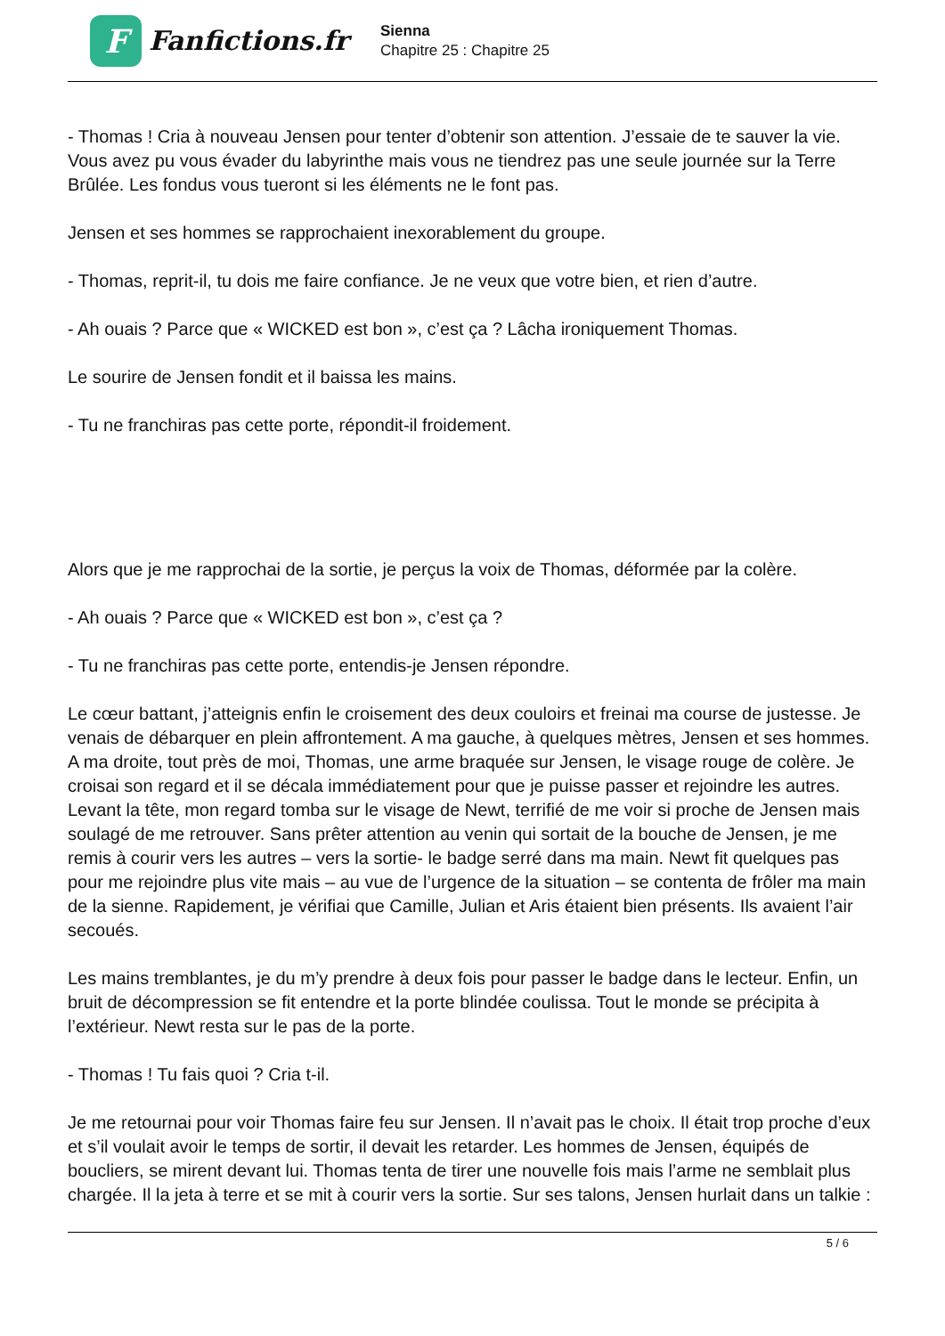F
Fanfictions.fr
Sienna
Chapitre 25 : Chapitre 25
- Thomas ! Cria à nouveau Jensen pour tenter d’obtenir son attention. J’essaie de te sauver la vie. Vous avez pu vous évader du labyrinthe mais vous ne tiendrez pas une seule journée sur la Terre Brûlée. Les fondus vous tueront si les éléments ne le font pas.
Jensen et ses hommes se rapprochaient inexorablement du groupe.
- Thomas, reprit-il, tu dois me faire confiance. Je ne veux que votre bien, et rien d’autre.
- Ah ouais ? Parce que « WICKED est bon », c’est ça ? Lâcha ironiquement Thomas.
Le sourire de Jensen fondit et il baissa les mains.
- Tu ne franchiras pas cette porte, répondit-il froidement.
Alors que je me rapprochai de la sortie, je perçus la voix de Thomas, déformée par la colère.
- Ah ouais ? Parce que « WICKED est bon », c’est ça ?
- Tu ne franchiras pas cette porte, entendis-je Jensen répondre.
Le cœur battant, j’atteignis enfin le croisement des deux couloirs et freinai ma course de justesse. Je venais de débarquer en plein affrontement. A ma gauche, à quelques mètres, Jensen et ses hommes. A ma droite, tout près de moi, Thomas, une arme braquée sur Jensen, le visage rouge de colère. Je croisai son regard et il se décala immédiatement pour que je puisse passer et rejoindre les autres. Levant la tête, mon regard tomba sur le visage de Newt, terrifié de me voir si proche de Jensen mais soulagé de me retrouver. Sans prêter attention au venin qui sortait de la bouche de Jensen, je me remis à courir vers les autres – vers la sortie- le badge serré dans ma main. Newt fit quelques pas pour me rejoindre plus vite mais – au vue de l’urgence de la situation – se contenta de frôler ma main de la sienne. Rapidement, je vérifiai que Camille, Julian et Aris étaient bien présents. Ils avaient l’air secoués.
Les mains tremblantes, je du m’y prendre à deux fois pour passer le badge dans le lecteur. Enfin, un bruit de décompression se fit entendre et la porte blindée coulissa. Tout le monde se précipita à l’extérieur. Newt resta sur le pas de la porte.
- Thomas ! Tu fais quoi ? Cria t-il.
Je me retournai pour voir Thomas faire feu sur Jensen. Il n’avait pas le choix. Il était trop proche d’eux et s’il voulait avoir le temps de sortir, il devait les retarder. Les hommes de Jensen, équipés de boucliers, se mirent devant lui. Thomas tenta de tirer une nouvelle fois mais l’arme ne semblait plus chargée. Il la jeta à terre et se mit à courir vers la sortie. Sur ses talons, Jensen hurlait dans un talkie :
5 / 6